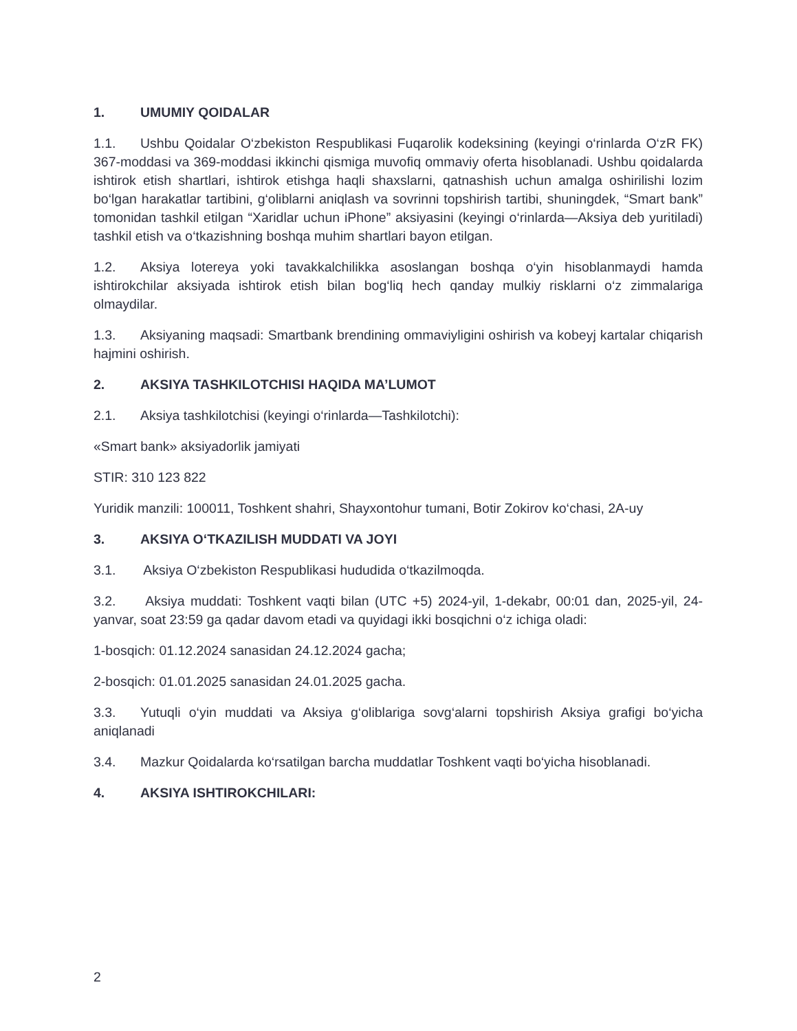1. UMUMIY QOIDALAR
1.1. Ushbu Qoidalar O‘zbekiston Respublikasi Fuqarolik kodeksining (keyingi o‘rinlarda O‘zR FK) 367-moddasi va 369-moddasi ikkinchi qismiga muvofiq ommaviy oferta hisoblanadi. Ushbu qoidalarda ishtirok etish shartlari, ishtirok etishga haqli shaxslarni, qatnashish uchun amalga oshirilishi lozim bo‘lgan harakatlar tartibini, g‘oliblarni aniqlash va sovrinni topshirish tartibi, shuningdek, “Smart bank” tomonidan tashkil etilgan “Xaridlar uchun iPhone” aksiyasini (keyingi o‘rinlarda—Aksiya deb yuritiladi) tashkil etish va o‘tkazishning boshqa muhim shartlari bayon etilgan.
1.2. Aksiya lotereya yoki tavakkalchilikka asoslangan boshqa o‘yin hisoblanmaydi hamda ishtirokchilar aksiyada ishtirok etish bilan bog‘liq hech qanday mulkiy risklarni o‘z zimmalariga olmaydilar.
1.3. Aksiyaning maqsadi: Smartbank brendining ommaviyligini oshirish va kobeyj kartalar chiqarish hajmini oshirish.
2. AKSIYA TASHKILOTCHISI HAQIDA MA’LUMOT
2.1. Aksiya tashkilotchisi (keyingi o‘rinlarda—Tashkilotchi):
«Smart bank» aksiyadorlik jamiyati
STIR: 310 123 822
Yuridik manzili: 100011, Toshkent shahri, Shayxontohur tumani, Botir Zokirov ko‘chasi, 2A-uy
3. AKSIYA O‘TKAZILISH MUDDATI VA JOYI
3.1. Aksiya O‘zbekiston Respublikasi hududida o‘tkazilmoqda.
3.2. Aksiya muddati: Toshkent vaqti bilan (UTC +5) 2024-yil, 1-dekabr, 00:01 dan, 2025-yil, 24-yanvar, soat 23:59 ga qadar davom etadi va quyidagi ikki bosqichni o‘z ichiga oladi:
1-bosqich: 01.12.2024 sanasidan 24.12.2024 gacha;
2-bosqich: 01.01.2025 sanasidan 24.01.2025 gacha.
3.3. Yutuqli o‘yin muddati va Aksiya g‘oliblariga sovg‘alarni topshirish Aksiya grafigi bo‘yicha aniqlanadi
3.4. Mazkur Qoidalarda ko‘rsatilgan barcha muddatlar Toshkent vaqti bo‘yicha hisoblanadi.
4. AKSIYA ISHTIROKCHILARI:
2